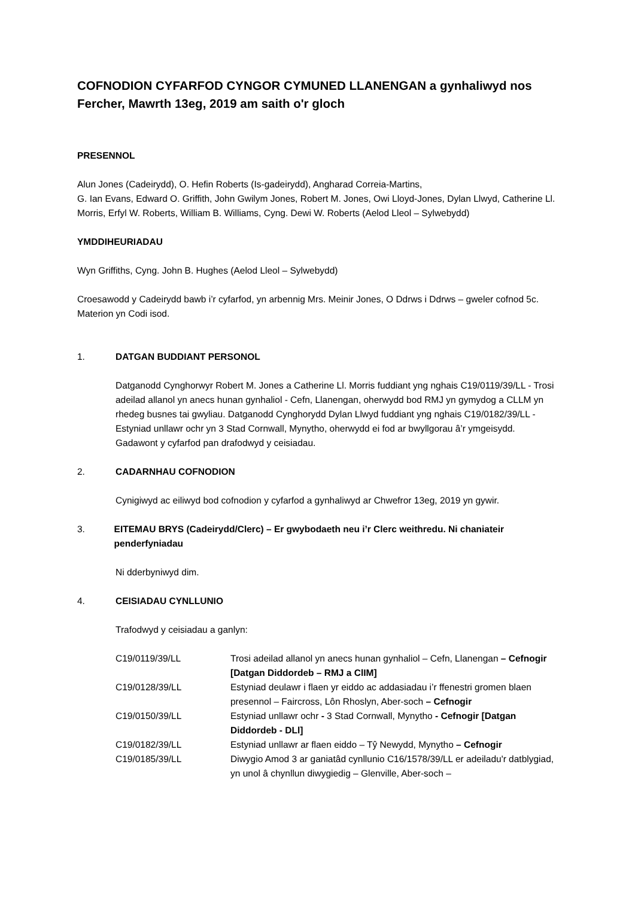COFNODION CYFARFOD CYNGOR CYMUNED LLANENGAN a gynhaliwyd nos Fercher, Mawrth 13eg, 2019 am saith o'r gloch
PRESENNOL
Alun Jones (Cadeirydd), O. Hefin Roberts (Is-gadeirydd), Angharad Correia-Martins,
G. Ian Evans, Edward O. Griffith, John Gwilym Jones, Robert M. Jones, Owi Lloyd-Jones, Dylan Llwyd, Catherine Ll. Morris, Erfyl W. Roberts, William B. Williams, Cyng. Dewi W. Roberts (Aelod Lleol – Sylwebydd)
YMDDIHEURIADAU
Wyn Griffiths, Cyng. John B. Hughes (Aelod Lleol – Sylwebydd)
Croesawodd y Cadeirydd bawb i’r cyfarfod, yn arbennig Mrs. Meinir Jones, O Ddrws i Ddrws – gweler cofnod 5c. Materion yn Codi isod.
1. DATGAN BUDDIANT PERSONOL
Datganodd Cynghorwyr Robert M. Jones a Catherine Ll. Morris fuddiant yng nghais C19/0119/39/LL - Trosi adeilad allanol yn anecs hunan gynhaliol - Cefn, Llanengan, oherwydd bod RMJ yn gymydog a CLLM yn rhedeg busnes tai gwyliau. Datganodd Cynghorydd Dylan Llwyd fuddiant yng nghais C19/0182/39/LL - Estyniad unllawr ochr yn 3 Stad Cornwall, Mynytho, oherwydd ei fod ar bwyllgorau â’r ymgeisydd. Gadawont y cyfarfod pan drafodwyd y ceisiadau.
2. CADARNHAU COFNODION
Cynigiwyd ac eiliwyd bod cofnodion y cyfarfod a gynhaliwyd ar Chwefror 13eg, 2019 yn gywir.
3. EITEMAU BRYS (Cadeirydd/Clerc) – Er gwybodaeth neu i’r Clerc weithredu. Ni chaniateir penderfyniadau
Ni dderbyniwyd dim.
4. CEISIADAU CYNLLUNIO
Trafodwyd y ceisiadau a ganlyn:
| C19/0119/39/LL | Trosi adeilad allanol yn anecs hunan gynhaliol – Cefn, Llanengan – Cefnogir [Datgan Diddordeb – RMJ a ClIM] |
| C19/0128/39/LL | Estyniad deulawr i flaen yr eiddo ac addasiadau i’r ffenestri gromen blaen presennol – Faircross, Lôn Rhoslyn, Aber-soch – Cefnogir |
| C19/0150/39/LL | Estyniad unllawr ochr - 3 Stad Cornwall, Mynytho - Cefnogir [Datgan Diddordeb - DLl] |
| C19/0182/39/LL | Estyniad unllawr ar flaen eiddo – Tŷ Newydd, Mynytho – Cefnogir |
| C19/0185/39/LL | Diwygio Amod 3 ar ganiatâd cynllunio C16/1578/39/LL er adeiladu'r datblygiad, yn unol â chynllun diwygiedig – Glenville, Aber-soch – |